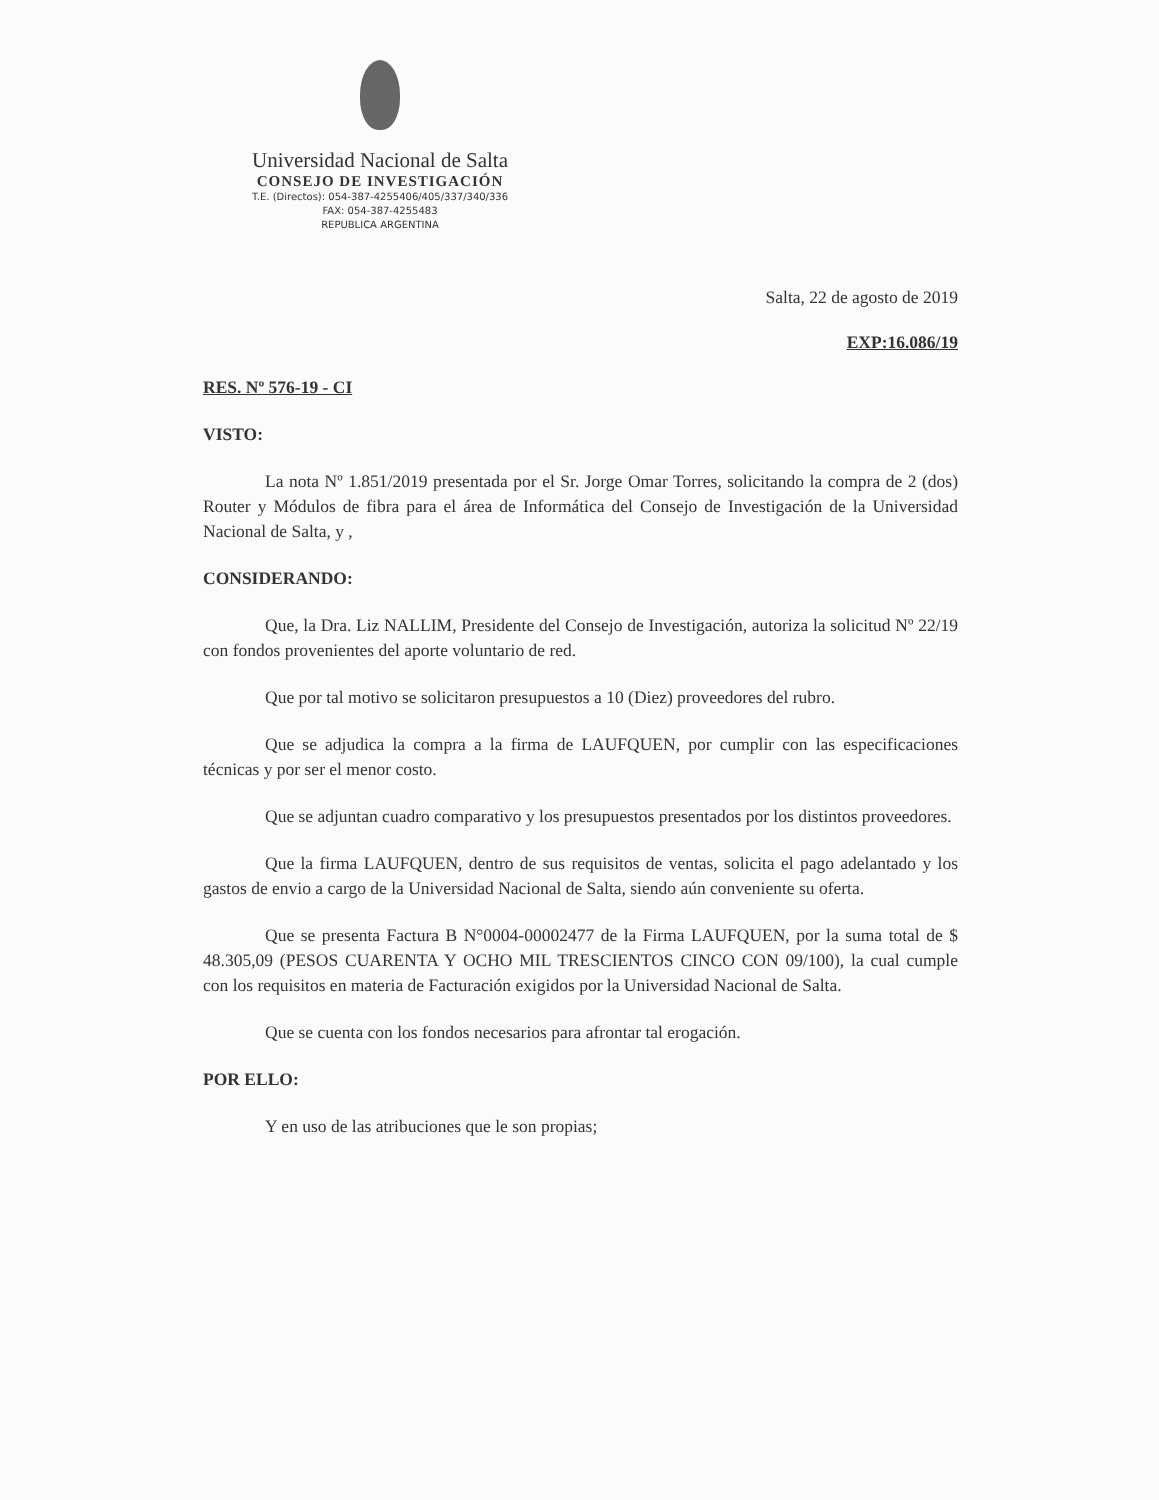Universidad Nacional de Salta
CONSEJO DE INVESTIGACIÓN
T.E. (Directos): 054-387-4255406/405/337/340/336
FAX: 054-387-4255483
REPUBLICA ARGENTINA
Salta, 22 de agosto de 2019
EXP:16.086/19
RES. Nº 576-19 - CI
VISTO:
La nota Nº 1.851/2019 presentada por el Sr. Jorge Omar Torres, solicitando la compra de 2 (dos) Router y Módulos de fibra para el área de Informática del Consejo de Investigación de la Universidad Nacional de Salta, y ,
CONSIDERANDO:
Que, la Dra. Liz NALLIM, Presidente del Consejo de Investigación, autoriza la solicitud Nº 22/19 con fondos provenientes del aporte voluntario de red.
Que por tal motivo se solicitaron presupuestos a 10 (Diez) proveedores del rubro.
Que se adjudica la compra a la firma de LAUFQUEN, por cumplir con las especificaciones técnicas y por ser el menor costo.
Que se adjuntan cuadro comparativo y los presupuestos presentados por los distintos proveedores.
Que la firma LAUFQUEN, dentro de sus requisitos de ventas, solicita el pago adelantado y los gastos de envio a cargo de la Universidad Nacional de Salta, siendo aún conveniente su oferta.
Que se presenta Factura B N°0004-00002477 de la Firma LAUFQUEN, por la suma total de $ 48.305,09 (PESOS CUARENTA Y OCHO MIL TRESCIENTOS CINCO CON 09/100), la cual cumple con los requisitos en materia de Facturación exigidos por la Universidad Nacional de Salta.
Que se cuenta con los fondos necesarios para afrontar tal erogación.
POR ELLO:
Y en uso de las atribuciones que le son propias;